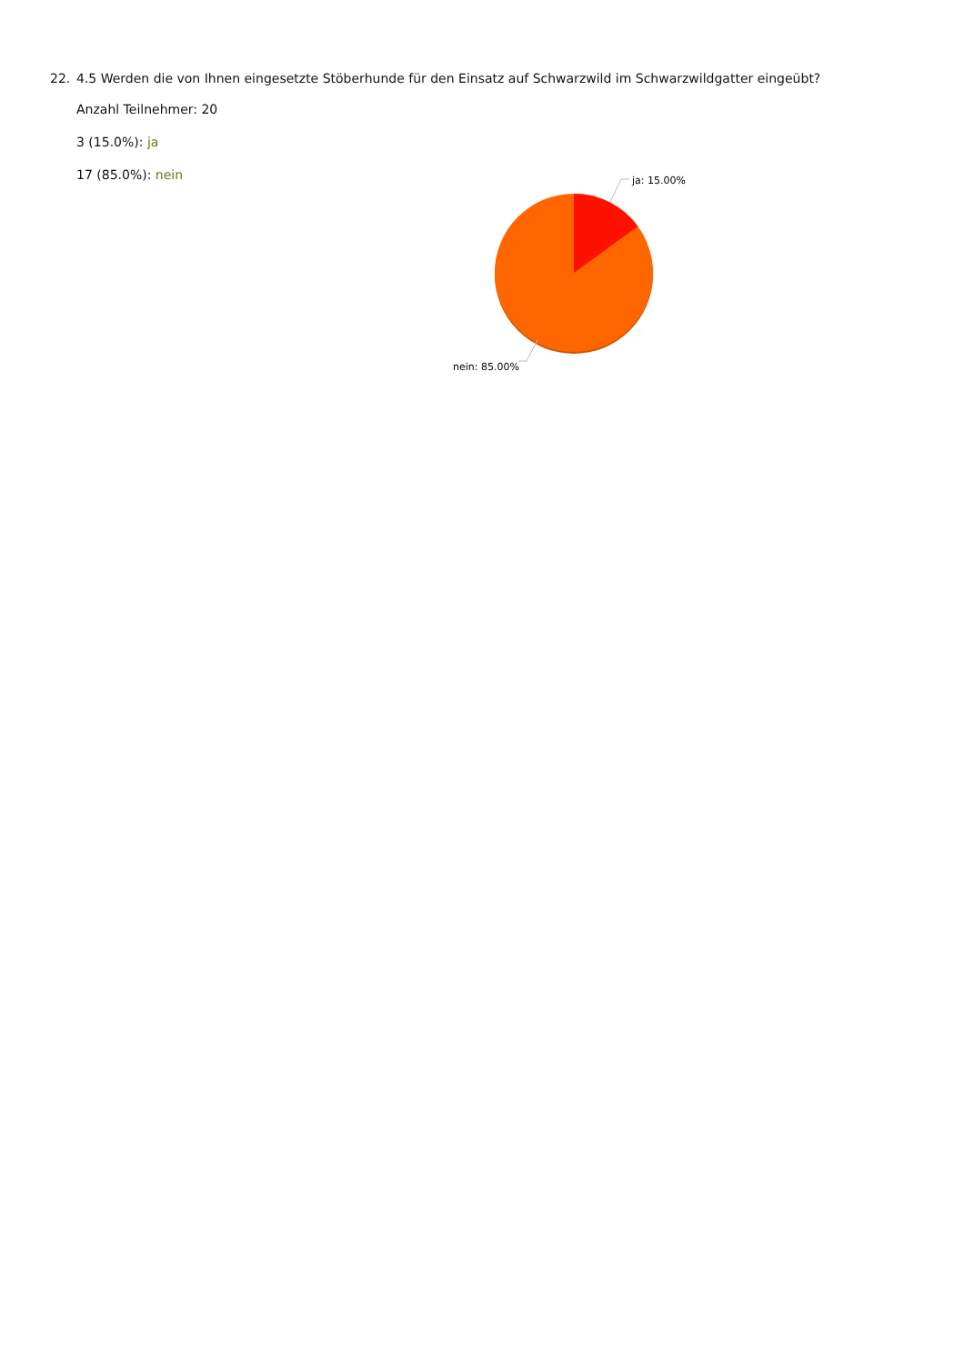22. 4.5 Werden die von Ihnen eingesetzte Stöberhunde für den Einsatz auf Schwarzwild im Schwarzwildgatter eingeübt?
Anzahl Teilnehmer: 20
3 (15.0%): ja
17 (85.0%): nein
ja: 15.00%
nein: 85.00%